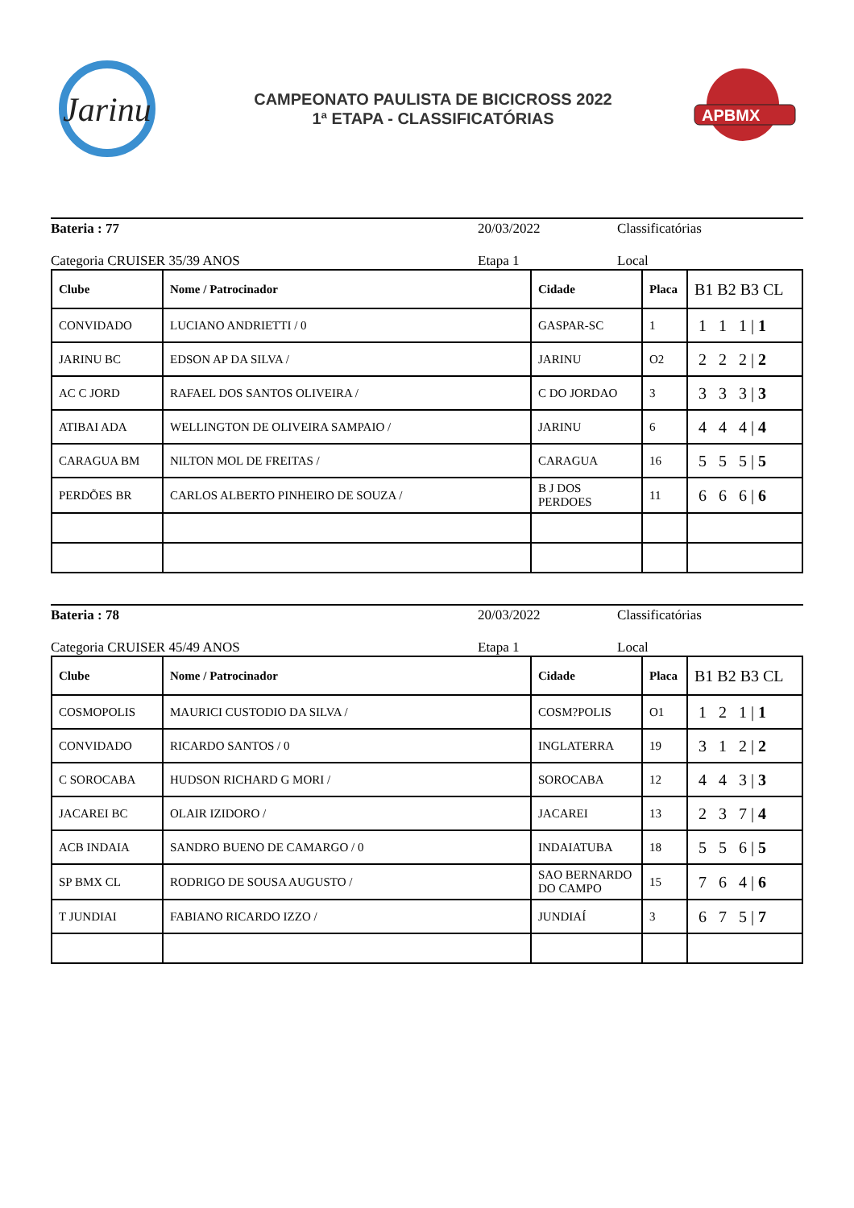Jarinu
CAMPEONATO PAULISTA DE BICICROSS 2022
1ª ETAPA - CLASSIFICATÓRIAS
APBMX
Bateria : 77 20/03/2022 Classificatórias
Categoria CRUISER 35/39 ANOS Etapa 1 Local
| Clube | Nome / Patrocinador | Cidade | Placa | B1 B2 B3 CL |
| --- | --- | --- | --- | --- |
| CONVIDADO | LUCIANO ANDRIETTI / 0 | GASPAR-SC | 1 | 1 1 1 / 1 |
| JARINU BC | EDSON AP DA SILVA / | JARINU | O2 | 2 2 2 / 2 |
| AC C JORD | RAFAEL DOS SANTOS OLIVEIRA / | C DO JORDAO | 3 | 3 3 3 / 3 |
| ATIBAI ADA | WELLINGTON DE OLIVEIRA SAMPAIO / | JARINU | 6 | 4 4 4 / 4 |
| CARAGUA BM | NILTON MOL DE FREITAS / | CARAGUA | 16 | 5 5 5 / 5 |
| PERDÕES BR | CARLOS ALBERTO PINHEIRO DE SOUZA / | B J DOS PERDOES | 11 | 6 6 6 / 6 |
Bateria : 78 20/03/2022 Classificatórias
Categoria CRUISER 45/49 ANOS Etapa 1 Local
| Clube | Nome / Patrocinador | Cidade | Placa | B1 B2 B3 CL |
| --- | --- | --- | --- | --- |
| COSMOPOLIS | MAURICI CUSTODIO DA SILVA / | COSM?POLIS | O1 | 1 2 1 / 1 |
| CONVIDADO | RICARDO SANTOS / 0 | INGLATERRA | 19 | 3 1 2 / 2 |
| C SOROCABA | HUDSON RICHARD G MORI / | SOROCABA | 12 | 4 4 3 / 3 |
| JACAREI BC | OLAIR IZIDORO / | JACAREI | 13 | 2 3 7 / 4 |
| ACB INDAIA | SANDRO BUENO DE CAMARGO / 0 | INDAIATUBA | 18 | 5 5 6 / 5 |
| SP BMX CL | RODRIGO DE SOUSA AUGUSTO / | SAO BERNARDO DO CAMPO | 15 | 7 6 4 / 6 |
| T JUNDIAI | FABIANO RICARDO IZZO / | JUNDIAÍ | 3 | 6 7 5 / 7 |